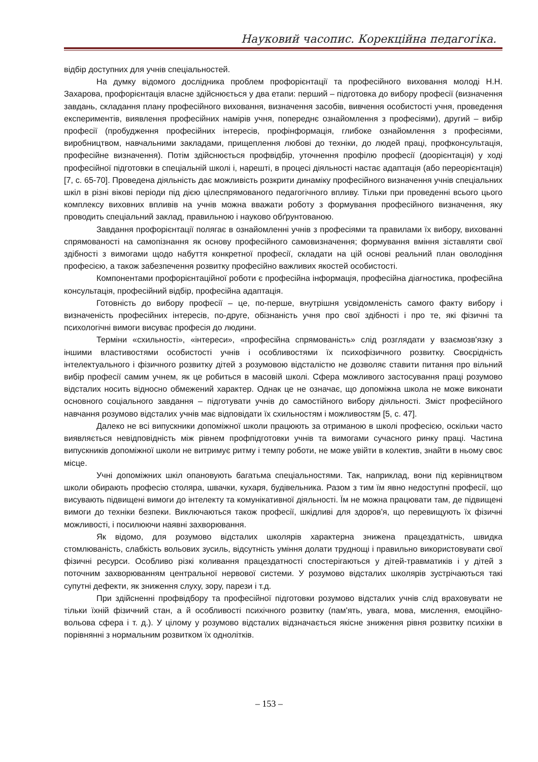Науковий часопис. Корекційна педагогіка.
відбір доступних для учнів спеціальностей.
На думку відомого дослідника проблем профорієнтації та професійного виховання молоді Н.Н. Захарова, профорієнтація власне здійснюється у два етапи: перший – підготовка до вибору професії (визначення завдань, складання плану професійного виховання, визначення засобів, вивчення особистості учня, проведення експериментів, виявлення професійних намірів учня, попереднє ознайомлення з професіями), другий – вибір професії (пробудження професійних інтересів, профінформація, глибоке ознайомлення з професіями, виробництвом, навчальними закладами, прищеплення любові до техніки, до людей праці, профконсультація, професійне визначення). Потім здійснюється профвідбір, уточнення профілю професії (доорієнтація) у ході професійної підготовки в спеціальній школі і, нарешті, в процесі діяльності настає адаптація (або переорієнтація) [7, с. 65-70]. Проведена діяльність дає можливість розкрити динаміку професійного визначення учнів спеціальних шкіл в різні вікові періоди під дією цілеспрямованого педагогічного впливу. Тільки при проведенні всього цього комплексу виховних впливів на учнів можна вважати роботу з формування професійного визначення, яку проводить спеціальний заклад, правильною і науково обґрунтованою.
Завдання профорієнтації полягає в ознайомленні учнів з професіями та правилами їх вибору, вихованні спрямованості на самопізнання як основу професійного самовизначення; формування вміння зіставляти свої здібності з вимогами щодо набуття конкретної професії, складати на цій основі реальний план оволодіння професією, а також забезпечення розвитку професійно важливих якостей особистості.
Компонентами профорієнтаційної роботи є професійна інформація, професійна діагностика, професійна консультація, професійний відбір, професійна адаптація.
Готовність до вибору професії – це, по-перше, внутрішня усвідомленість самого факту вибору і визначеність професійних інтересів, по-друге, обізнаність учня про свої здібності і про те, які фізичні та психологічні вимоги висуває професія до людини.
Терміни «схильності», «інтереси», «професійна спрямованість» слід розглядати у взаємозв'язку з іншими властивостями особистості учнів і особливостями їх психофізичного розвитку. Своєрідність інтелектуального і фізичного розвитку дітей з розумовою відсталістю не дозволяє ставити питання про вільний вибір професії самим учнем, як це робиться в масовій школі. Сфера можливого застосування праці розумово відсталих носить відносно обмежений характер. Однак це не означає, що допоміжна школа не може виконати основного соціального завдання – підготувати учнів до самостійного вибору діяльності. Зміст професійного навчання розумово відсталих учнів має відповідати їх схильностям і можливостям [5, с. 47].
Далеко не всі випускники допоміжної школи працюють за отриманою в школі професією, оскільки часто виявляється невідповідність між рівнем профпідготовки учнів та вимогами сучасного ринку праці. Частина випускників допоміжної школи не витримує ритму і темпу роботи, не може увійти в колектив, знайти в ньому своє місце.
Учні допоміжних шкіл опановують багатьма спеціальностями. Так, наприклад, вони під керівництвом школи обирають професію столяра, швачки, кухаря, будівельника. Разом з тим їм явно недоступні професії, що висувають підвищені вимоги до інтелекту та комунікативної діяльності. Їм не можна працювати там, де підвищені вимоги до техніки безпеки. Виключаються також професії, шкідливі для здоров'я, що перевищують їх фізичні можливості, і посилюючи наявні захворювання.
Як відомо, для розумово відсталих школярів характерна знижена працездатність, швидка стомлюваність, слабкість вольових зусиль, відсутність уміння долати труднощі і правильно використовувати свої фізичні ресурси. Особливо різкі коливання працездатності спостерігаються у дітей-травматиків і у дітей з поточним захворюванням центральної нервової системи. У розумово відсталих школярів зустрічаються такі супутні дефекти, як зниження слуху, зору, парези і т.д.
При здійсненні профвідбору та професійної підготовки розумово відсталих учнів слід враховувати не тільки їхній фізичний стан, а й особливості психічного розвитку (пам'ять, увага, мова, мислення, емоційно-вольова сфера і т. д.). У цілому у розумово відсталих відзначається якісне зниження рівня розвитку психіки в порівнянні з нормальним розвитком їх однолітків.
– 153 –